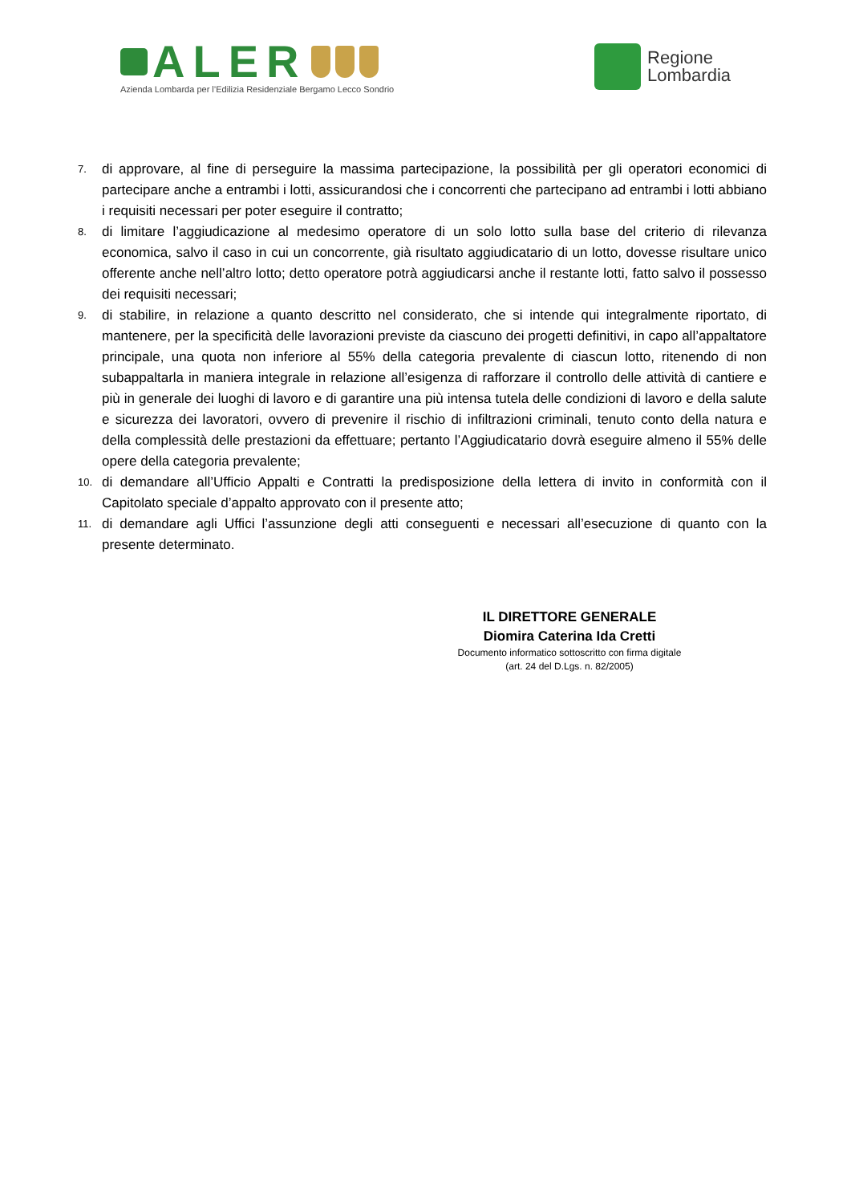ALER
Azienda Lombarda per l’Edilizia Residenziale Bergamo Lecco Sondrio
Regione
Lombardia
7. di approvare, al fine di perseguire la massima partecipazione, la possibilità per gli operatori economici di partecipare anche a entrambi i lotti, assicurandosi che i concorrenti che partecipano ad entrambi i lotti abbiano i requisiti necessari per poter eseguire il contratto;
8. di limitare l’aggiudicazione al medesimo operatore di un solo lotto sulla base del criterio di rilevanza economica, salvo il caso in cui un concorrente, già risultato aggiudicatario di un lotto, dovesse risultare unico offerente anche nell’altro lotto; detto operatore potrà aggiudicarsi anche il restante lotti, fatto salvo il possesso dei requisiti necessari;
9. di stabilire, in relazione a quanto descritto nel considerato, che si intende qui integralmente riportato, di mantenere, per la specificità delle lavorazioni previste da ciascuno dei progetti definitivi, in capo all’appaltatore principale, una quota non inferiore al 55% della categoria prevalente di ciascun lotto, ritenendo di non subappaltarla in maniera integrale in relazione all’esigenza di rafforzare il controllo delle attività di cantiere e più in generale dei luoghi di lavoro e di garantire una più intensa tutela delle condizioni di lavoro e della salute e sicurezza dei lavoratori, ovvero di prevenire il rischio di infiltrazioni criminali, tenuto conto della natura e della complessità delle prestazioni da effettuare; pertanto l’Aggiudicatario dovrà eseguire almeno il 55% delle opere della categoria prevalente;
10. di demandare all’Ufficio Appalti e Contratti la predisposizione della lettera di invito in conformità con il Capitolato speciale d’appalto approvato con il presente atto;
11. di demandare agli Uffici l’assunzione degli atti conseguenti e necessari all’esecuzione di quanto con la presente determinato.
IL DIRETTORE GENERALE
Diomira Caterina Ida Cretti
Documento informatico sottoscritto con firma digitale
(art. 24 del D.Lgs. n. 82/2005)